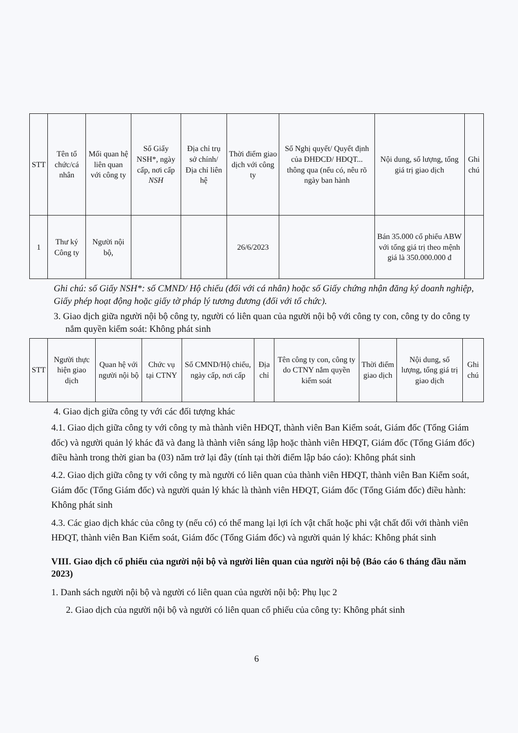| STT | Tên tổ chức/cá nhân | Mối quan hệ liên quan với công ty | Số Giấy NSH*, ngày cấp, nơi cấp NSH | Địa chỉ trụ sở chính/ Địa chỉ liên hệ | Thời điểm giao dịch với công ty | Số Nghị quyết/ Quyết định của ĐHĐCĐ/ HĐQT... thông qua (nếu có, nêu rõ ngày ban hành | Nội dung, số lượng, tổng giá trị giao dịch | Ghi chú |
| --- | --- | --- | --- | --- | --- | --- | --- | --- |
| 1 | Thư ký Công ty | Người nội bộ, | | | 26/6/2023 | | Bán 35.000 cổ phiếu ABW với tổng giá trị theo mệnh giá là 350.000.000 đ | |
Ghi chú: số Giấy NSH*: số CMND/ Hộ chiếu (đối với cá nhân) hoặc số Giấy chứng nhận đăng ký doanh nghiệp, Giấy phép hoạt động hoặc giấy tờ pháp lý tương đương (đối với tổ chức).
3. Giao dịch giữa người nội bộ công ty, người có liên quan của người nội bộ với công ty con, công ty do công ty nắm quyền kiểm soát: Không phát sinh
| STT | Người thực hiện giao dịch | Quan hệ với người nội bộ | Chức vụ tại CTNY | Số CMND/Hộ chiếu, ngày cấp, nơi cấp | Địa chỉ | Tên công ty con, công ty do CTNY nắm quyền kiểm soát | Thời điểm giao dịch | Nội dung, số lượng, tổng giá trị giao dịch | Ghi chú |
| --- | --- | --- | --- | --- | --- | --- | --- | --- | --- |
4. Giao dịch giữa công ty với các đối tượng khác
4.1. Giao dịch giữa công ty với công ty mà thành viên HĐQT, thành viên Ban Kiểm soát, Giám đốc (Tổng Giám đốc) và người quản lý khác đã và đang là thành viên sáng lập hoặc thành viên HĐQT, Giám đốc (Tổng Giám đốc) điều hành trong thời gian ba (03) năm trở lại đây (tính tại thời điểm lập báo cáo): Không phát sinh
4.2. Giao dịch giữa công ty với công ty mà người có liên quan của thành viên HĐQT, thành viên Ban Kiểm soát, Giám đốc (Tổng Giám đốc) và người quản lý khác là thành viên HĐQT, Giám đốc (Tổng Giám đốc) điều hành: Không phát sinh
4.3. Các giao dịch khác của công ty (nếu có) có thể mang lại lợi ích vật chất hoặc phi vật chất đối với thành viên HĐQT, thành viên Ban Kiểm soát, Giám đốc (Tổng Giám đốc) và người quản lý khác: Không phát sinh
VIII. Giao dịch cổ phiếu của người nội bộ và người liên quan của người nội bộ (Báo cáo 6 tháng đầu năm 2023)
1. Danh sách người nội bộ và người có liên quan của người nội bộ: Phụ lục 2
2. Giao dịch của người nội bộ và người có liên quan cổ phiếu của công ty: Không phát sinh
6